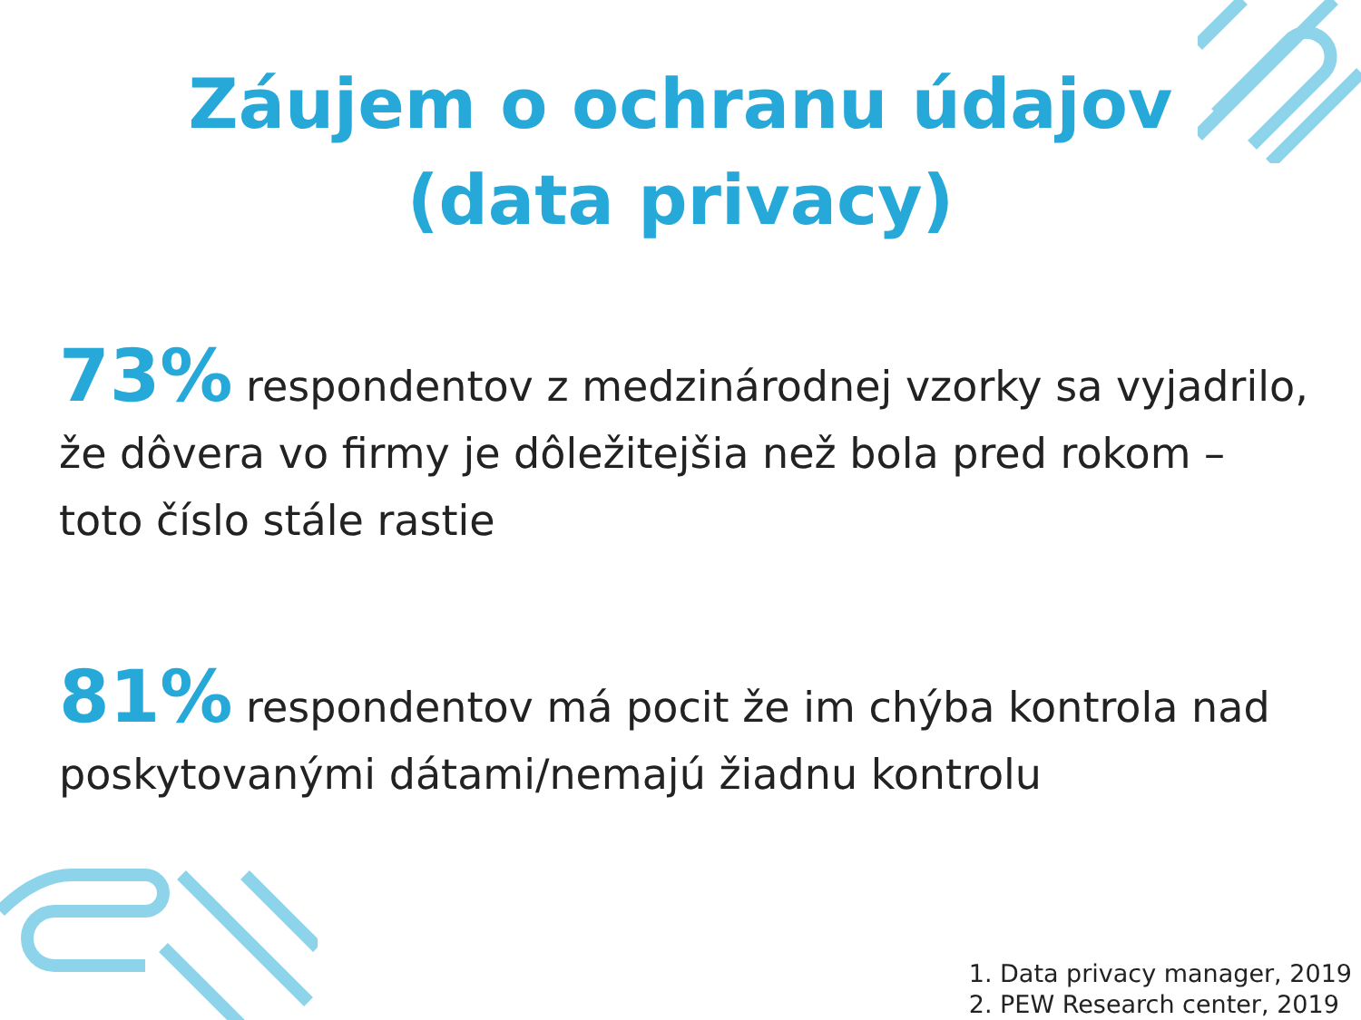Záujem o ochranu údajov
(data privacy)
73% respondentov z medzinárodnej vzorky sa vyjadrilo, že dôvera vo firmy je dôležitejšia než bola pred rokom – toto číslo stále rastie
81% respondentov má pocit že im chýba kontrola nad poskytovanými dátami/nemajú žiadnu kontrolu
1. Data privacy manager, 2019
2. PEW Research center, 2019